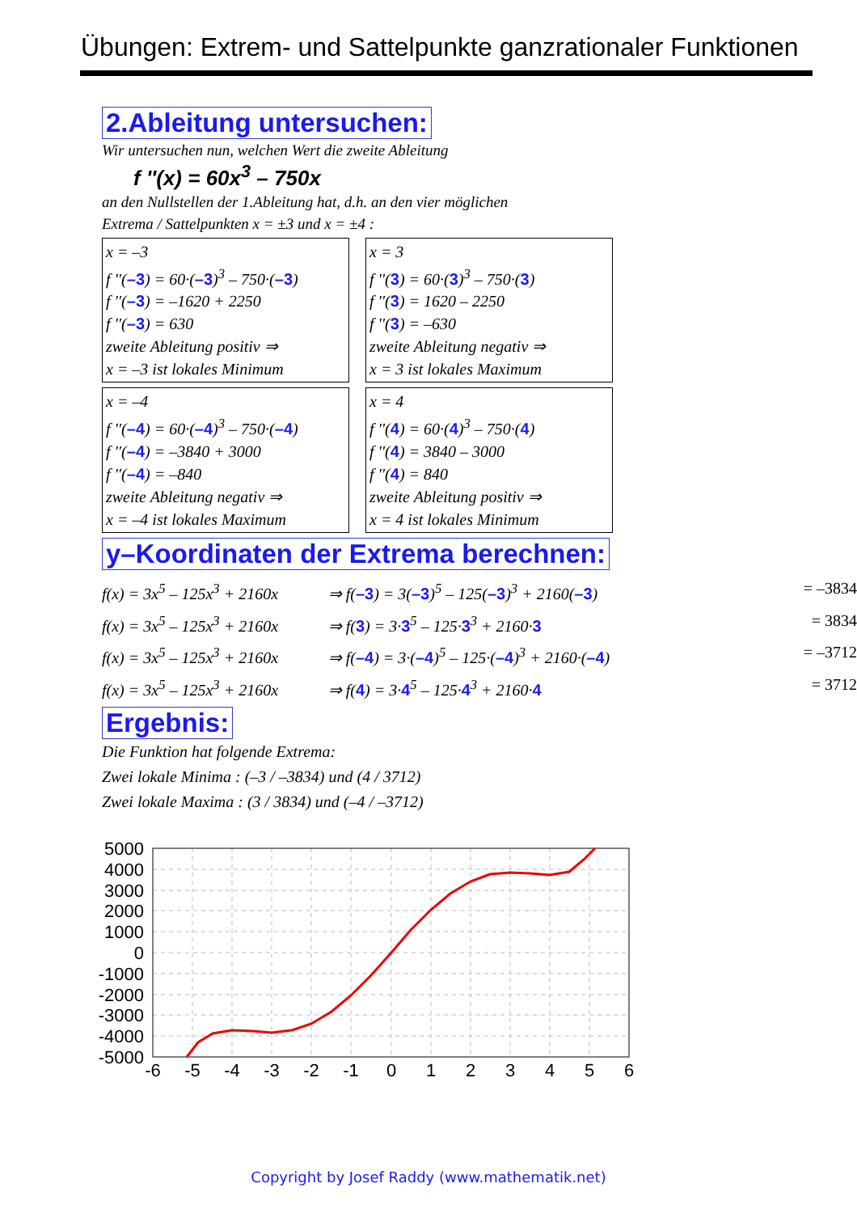Übungen: Extrem- und Sattelpunkte ganzrationaler Funktionen
2.Ableitung untersuchen:
Wir untersuchen nun, welchen Wert die zweite Ableitung
f ''(x) = 60x<sup>3</sup> – 750x
an den Nullstellen der 1.Ableitung hat, d.h. an den vier möglichen
Extrema / Sattelpunkten x = ±3 und x = ±4 :
x = –3
f ''(–3) = 60·(–3)<sup>3</sup> – 750·(–3)
f ''(–3) = –1620 + 2250
f ''(–3) = 630
zweite Ableitung positiv ⇒
x = –3 ist lokales Minimum
x = 3
f ''(3) = 60·(3)<sup>3</sup> – 750·(3)
f ''(3) = 1620 – 2250
f ''(3) = –630
zweite Ableitung negativ ⇒
x = 3 ist lokales Maximum
x = –4
f ''(–4) = 60·(–4)<sup>3</sup> – 750·(–4)
f ''(–4) = –3840 + 3000
f ''(–4) = –840
zweite Ableitung negativ ⇒
x = –4 ist lokales Maximum
x = 4
f ''(4) = 60·(4)<sup>3</sup> – 750·(4)
f ''(4) = 3840 – 3000
f ''(4) = 840
zweite Ableitung positiv ⇒
x = 4 ist lokales Minimum
y–Koordinaten der Extrema berechnen:
f(x) = 3x<sup>5</sup> – 125x<sup>3</sup> + 2160x ⇒ f(–3) = 3(–3)<sup>5</sup> – 125(–3)<sup>3</sup> + 2160(–3) = –3834
f(x) = 3x<sup>5</sup> – 125x<sup>3</sup> + 2160x ⇒ f(3) = 3·3<sup>5</sup> – 125·3<sup>3</sup> + 2160·3 = 3834
f(x) = 3x<sup>5</sup> – 125x<sup>3</sup> + 2160x ⇒ f(–4) = 3·(–4)<sup>5</sup> – 125·(–4)<sup>3</sup> + 2160·(–4) = –3712
f(x) = 3x<sup>5</sup> – 125x<sup>3</sup> + 2160x ⇒ f(4) = 3·4<sup>5</sup> – 125·4<sup>3</sup> + 2160·4 = 3712
Ergebnis:
Die Funktion hat folgende Extrema:
Zwei lokale Minima : (–3 / –3834) und (4 / 3712)
Zwei lokale Maxima : (3 / 3834) und (–4 / –3712)
5000
4000
3000
2000
1000
0
-1000
-2000
-3000
-4000
-5000
-6
-5
-4
-3
-2
-1
0
1
2
3
4
5
6
Copyright by Josef Raddy (www.mathematik.net)